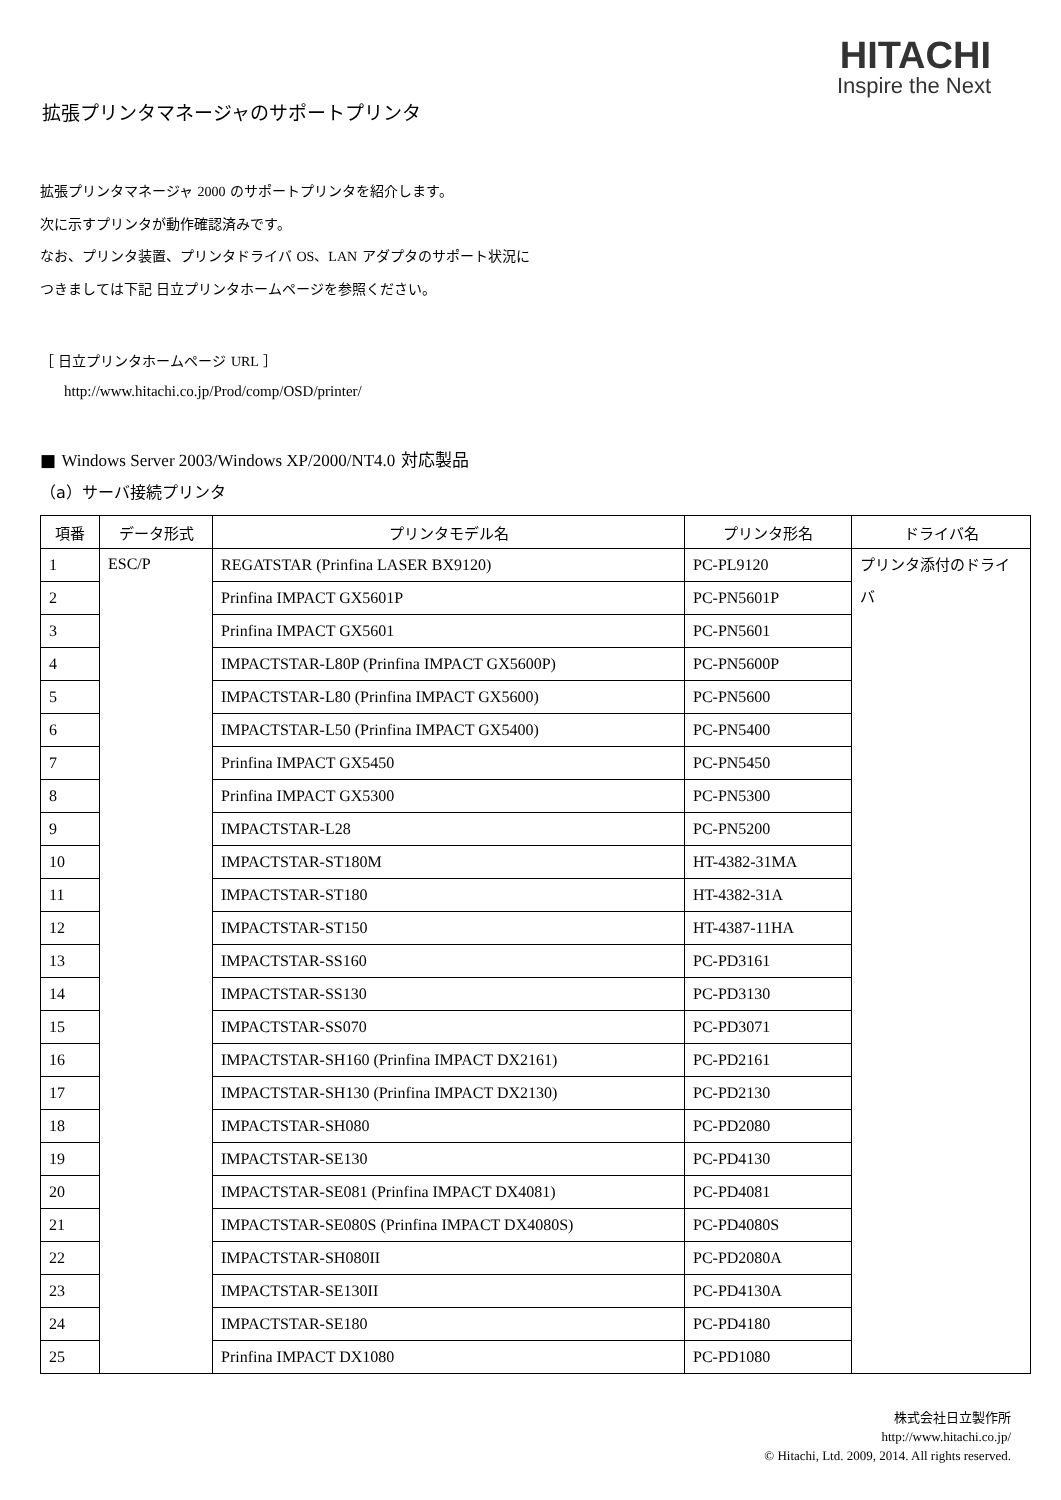HITACHI
Inspire the Next
拡張プリンタマネージャのサポートプリンタ
拡張プリンタマネージャ 2000 のサポートプリンタを紹介します。
次に示すプリンタが動作確認済みです。
なお、プリンタ装置、プリンタドライバ OS、LAN アダプタのサポート状況に
つきましては下記 日立プリンタホームページを参照ください。
［ 日立プリンタホームページ URL ］
http://www.hitachi.co.jp/Prod/comp/OSD/printer/
■ Windows Server 2003/Windows XP/2000/NT4.0 対応製品
（a）サーバ接続プリンタ
| 項番 | データ形式 | プリンタモデル名 | プリンタ形名 | ドライバ名 |
| --- | --- | --- | --- | --- |
| 1 | ESC/P | REGATSTAR (Prinfina LASER BX9120) | PC-PL9120 | プリンタ添付のドライバ |
| 2 | | Prinfina IMPACT GX5601P | PC-PN5601P | |
| 3 | | Prinfina IMPACT GX5601 | PC-PN5601 | |
| 4 | | IMPACTSTAR-L80P (Prinfina IMPACT GX5600P) | PC-PN5600P | |
| 5 | | IMPACTSTAR-L80 (Prinfina IMPACT GX5600) | PC-PN5600 | |
| 6 | | IMPACTSTAR-L50 (Prinfina IMPACT GX5400) | PC-PN5400 | |
| 7 | | Prinfina IMPACT GX5450 | PC-PN5450 | |
| 8 | | Prinfina IMPACT GX5300 | PC-PN5300 | |
| 9 | | IMPACTSTAR-L28 | PC-PN5200 | |
| 10 | | IMPACTSTAR-ST180M | HT-4382-31MA | |
| 11 | | IMPACTSTAR-ST180 | HT-4382-31A | |
| 12 | | IMPACTSTAR-ST150 | HT-4387-11HA | |
| 13 | | IMPACTSTAR-SS160 | PC-PD3161 | |
| 14 | | IMPACTSTAR-SS130 | PC-PD3130 | |
| 15 | | IMPACTSTAR-SS070 | PC-PD3071 | |
| 16 | | IMPACTSTAR-SH160 (Prinfina IMPACT DX2161) | PC-PD2161 | |
| 17 | | IMPACTSTAR-SH130 (Prinfina IMPACT DX2130) | PC-PD2130 | |
| 18 | | IMPACTSTAR-SH080 | PC-PD2080 | |
| 19 | | IMPACTSTAR-SE130 | PC-PD4130 | |
| 20 | | IMPACTSTAR-SE081 (Prinfina IMPACT DX4081) | PC-PD4081 | |
| 21 | | IMPACTSTAR-SE080S (Prinfina IMPACT DX4080S) | PC-PD4080S | |
| 22 | | IMPACTSTAR-SH080II | PC-PD2080A | |
| 23 | | IMPACTSTAR-SE130II | PC-PD4130A | |
| 24 | | IMPACTSTAR-SE180 | PC-PD4180 | |
| 25 | | Prinfina IMPACT DX1080 | PC-PD1080 | |
株式会社日立製作所
http://www.hitachi.co.jp/
© Hitachi, Ltd. 2009, 2014. All rights reserved.